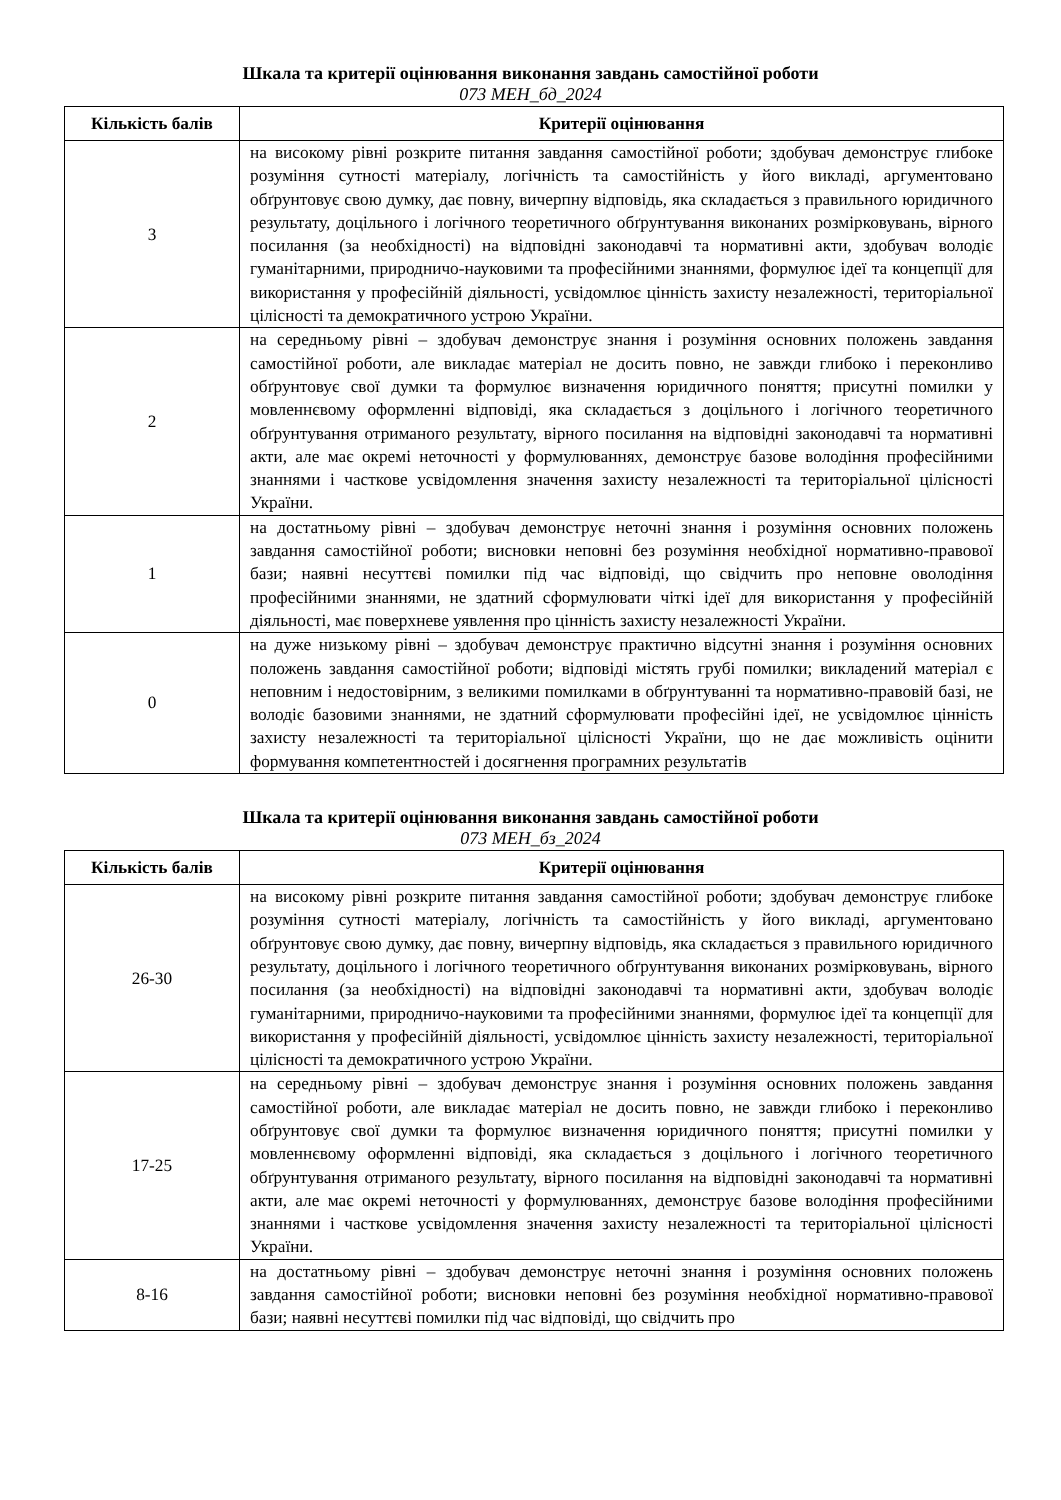Шкала та критерії оцінювання виконання завдань самостійної роботи
073 МЕН_бд_2024
| Кількість балів | Критерії оцінювання |
| --- | --- |
| 3 | на високому рівні розкрите питання завдання самостійної роботи; здобувач демонструє глибоке розуміння сутності матеріалу, логічність та самостійність у його викладі, аргументовано обґрунтовує свою думку, дає повну, вичерпну відповідь, яка складається з правильного юридичного результату, доцільного і логічного теоретичного обґрунтування виконаних розмірковувань, вірного посилання (за необхідності) на відповідні законодавчі та нормативні акти, здобувач володіє гуманітарними, природничо-науковими та професійними знаннями, формулює ідеї та концепції для використання у професійній діяльності, усвідомлює цінність захисту незалежності, територіальної цілісності та демократичного устрою України. |
| 2 | на середньому рівні – здобувач демонструє знання і розуміння основних положень завдання самостійної роботи, але викладає матеріал не досить повно, не завжди глибоко і переконливо обґрунтовує свої думки та формулює визначення юридичного поняття; присутні помилки у мовленнєвому оформленні відповіді, яка складається з доцільного і логічного теоретичного обґрунтування отриманого результату, вірного посилання на відповідні законодавчі та нормативні акти, але має окремі неточності у формулюваннях, демонструє базове володіння професійними знаннями і часткове усвідомлення значення захисту незалежності та територіальної цілісності України. |
| 1 | на достатньому рівні – здобувач демонструє неточні знання і розуміння основних положень завдання самостійної роботи; висновки неповні без розуміння необхідної нормативно-правової бази; наявні несуттєві помилки під час відповіді, що свідчить про неповне оволодіння професійними знаннями, не здатний сформулювати чіткі ідеї для використання у професійній діяльності, має поверхневе уявлення про цінність захисту незалежності України. |
| 0 | на дуже низькому рівні – здобувач демонструє практично відсутні знання і розуміння основних положень завдання самостійної роботи; відповіді містять грубі помилки; викладений матеріал є неповним і недостовірним, з великими помилками в обґрунтуванні та нормативно-правовій базі, не володіє базовими знаннями, не здатний сформулювати професійні ідеї, не усвідомлює цінність захисту незалежності та територіальної цілісності України, що не дає можливість оцінити формування компетентностей і досягнення програмних результатів |
Шкала та критерії оцінювання виконання завдань самостійної роботи
073 МЕН_бз_2024
| Кількість балів | Критерії оцінювання |
| --- | --- |
| 26-30 | на високому рівні розкрите питання завдання самостійної роботи; здобувач демонструє глибоке розуміння сутності матеріалу, логічність та самостійність у його викладі, аргументовано обґрунтовує свою думку, дає повну, вичерпну відповідь, яка складається з правильного юридичного результату, доцільного і логічного теоретичного обґрунтування виконаних розмірковувань, вірного посилання (за необхідності) на відповідні законодавчі та нормативні акти, здобувач володіє гуманітарними, природничо-науковими та професійними знаннями, формулює ідеї та концепції для використання у професійній діяльності, усвідомлює цінність захисту незалежності, територіальної цілісності та демократичного устрою України. |
| 17-25 | на середньому рівні – здобувач демонструє знання і розуміння основних положень завдання самостійної роботи, але викладає матеріал не досить повно, не завжди глибоко і переконливо обґрунтовує свої думки та формулює визначення юридичного поняття; присутні помилки у мовленнєвому оформленні відповіді, яка складається з доцільного і логічного теоретичного обґрунтування отриманого результату, вірного посилання на відповідні законодавчі та нормативні акти, але має окремі неточності у формулюваннях, демонструє базове володіння професійними знаннями і часткове усвідомлення значення захисту незалежності та територіальної цілісності України. |
| 8-16 | на достатньому рівні – здобувач демонструє неточні знання і розуміння основних положень завдання самостійної роботи; висновки неповні без розуміння необхідної нормативно-правової бази; наявні несуттєві помилки під час відповіді, що свідчить про |